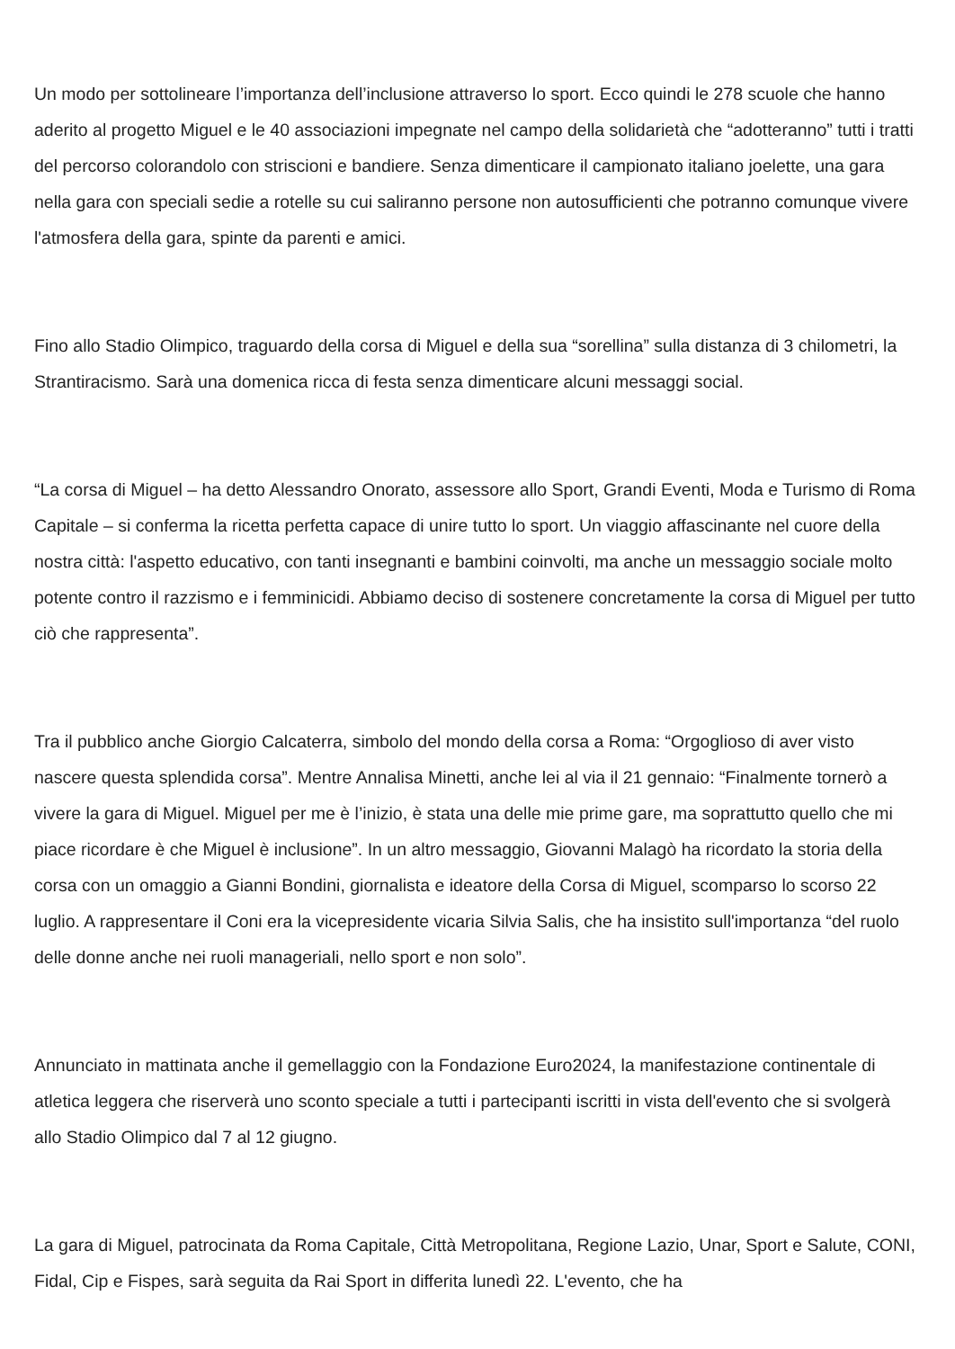Un modo per sottolineare l’importanza dell’inclusione attraverso lo sport. Ecco quindi le 278 scuole che hanno aderito al progetto Miguel e le 40 associazioni impegnate nel campo della solidarietà che “adotteranno” tutti i tratti del percorso colorandolo con striscioni e bandiere. Senza dimenticare il campionato italiano joelette, una gara nella gara con speciali sedie a rotelle su cui saliranno persone non autosufficienti che potranno comunque vivere l'atmosfera della gara, spinte da parenti e amici.
Fino allo Stadio Olimpico, traguardo della corsa di Miguel e della sua “sorellina” sulla distanza di 3 chilometri, la Strantiracismo. Sarà una domenica ricca di festa senza dimenticare alcuni messaggi social.
“La corsa di Miguel – ha detto Alessandro Onorato, assessore allo Sport, Grandi Eventi, Moda e Turismo di Roma Capitale – si conferma la ricetta perfetta capace di unire tutto lo sport. Un viaggio affascinante nel cuore della nostra città: l'aspetto educativo, con tanti insegnanti e bambini coinvolti, ma anche un messaggio sociale molto potente contro il razzismo e i femminicidi. Abbiamo deciso di sostenere concretamente la corsa di Miguel per tutto ciò che rappresenta”.
Tra il pubblico anche Giorgio Calcaterra, simbolo del mondo della corsa a Roma: “Orgoglioso di aver visto nascere questa splendida corsa”. Mentre Annalisa Minetti, anche lei al via il 21 gennaio: “Finalmente tornerò a vivere la gara di Miguel. Miguel per me è l’inizio, è stata una delle mie prime gare, ma soprattutto quello che mi piace ricordare è che Miguel è inclusione”. In un altro messaggio, Giovanni Malagò ha ricordato la storia della corsa con un omaggio a Gianni Bondini, giornalista e ideatore della Corsa di Miguel, scomparso lo scorso 22 luglio. A rappresentare il Coni era la vicepresidente vicaria Silvia Salis, che ha insistito sull'importanza “del ruolo delle donne anche nei ruoli manageriali, nello sport e non solo”.
Annunciato in mattinata anche il gemellaggio con la Fondazione Euro2024, la manifestazione continentale di atletica leggera che riserverà uno sconto speciale a tutti i partecipanti iscritti in vista dell'evento che si svolgerà allo Stadio Olimpico dal 7 al 12 giugno.
La gara di Miguel, patrocinata da Roma Capitale, Città Metropolitana, Regione Lazio, Unar, Sport e Salute, CONI, Fidal, Cip e Fispes, sarà seguita da Rai Sport in differita lunedì 22. L'evento, che ha